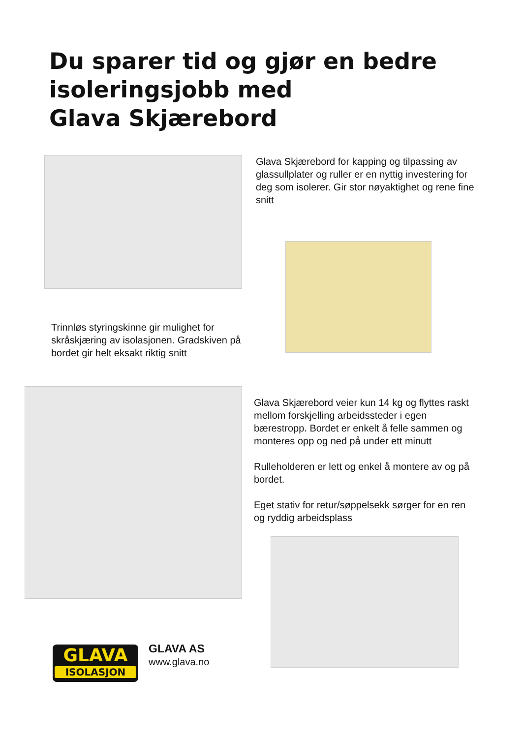Du sparer tid og gjør en bedre
isoleringsjobb med
Glava Skjærebord
Glava Skjærebord for kapping og tilpassing av glassullplater og ruller er en nyttig investering for deg som isolerer. Gir stor nøyaktighet og rene fine snitt
Trinnløs styringskinne gir mulighet for skråskjæring av isolasjonen. Gradskiven på bordet gir helt eksakt riktig snitt
Glava Skjærebord veier kun 14 kg og flyttes raskt mellom forskjelling arbeidssteder i egen bærestropp. Bordet er enkelt å felle sammen og monteres opp og ned på under ett minutt
Rulleholderen er lett og enkel å montere av og på bordet.
Eget stativ for retur/søppelsekk sørger for en ren og ryddig arbeidsplass
GLAVA
ISOLASJON
GLAVA AS
www.glava.no